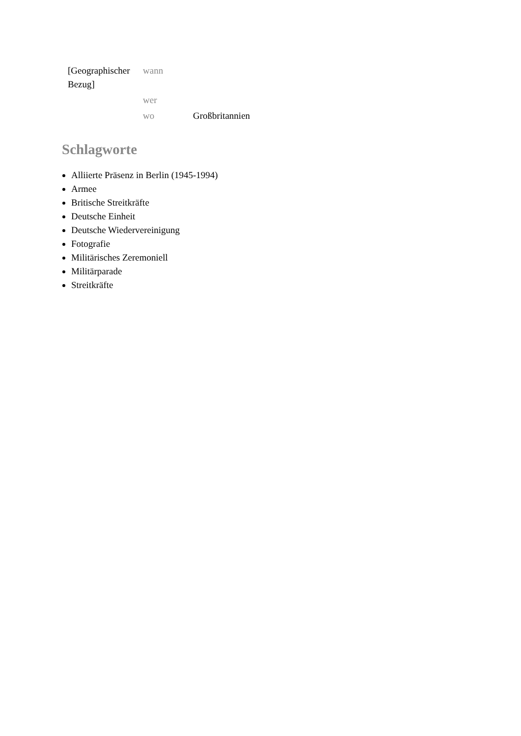| [Geographischer Bezug] | wann | |
| | wer | |
| | wo | Großbritannien |
Schlagworte
Alliierte Präsenz in Berlin (1945-1994)
Armee
Britische Streitkräfte
Deutsche Einheit
Deutsche Wiedervereinigung
Fotografie
Militärisches Zeremoniell
Militärparade
Streitkräfte